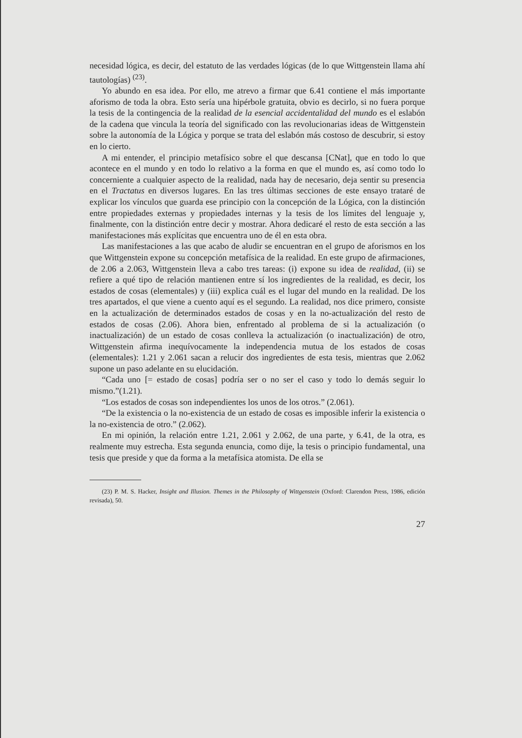necesidad lógica, es decir, del estatuto de las verdades lógicas (de lo que Wittgenstein llama ahí tautologías) <sup>(23)</sup>.
Yo abundo en esa idea. Por ello, me atrevo a firmar que 6.41 contiene el más importante aforismo de toda la obra. Esto sería una hipérbole gratuita, obvio es decirlo, si no fuera porque la tesis de la contingencia de la realidad de la esencial accidentalidad del mundo es el eslabón de la cadena que vincula la teoría del significado con las revolucionarias ideas de Wittgenstein sobre la autonomía de la Lógica y porque se trata del eslabón más costoso de descubrir, si estoy en lo cierto.
A mi entender, el principio metafísico sobre el que descansa [CNat], que en todo lo que acontece en el mundo y en todo lo relativo a la forma en que el mundo es, así como todo lo concerniente a cualquier aspecto de la realidad, nada hay de necesario, deja sentir su presencia en el Tractatus en diversos lugares. En las tres últimas secciones de este ensayo trataré de explicar los vínculos que guarda ese principio con la concepción de la Lógica, con la distinción entre propiedades externas y propiedades internas y la tesis de los límites del lenguaje y, finalmente, con la distinción entre decir y mostrar. Ahora dedicaré el resto de esta sección a las manifestaciones más explícitas que encuentra uno de él en esta obra.
Las manifestaciones a las que acabo de aludir se encuentran en el grupo de aforismos en los que Wittgenstein expone su concepción metafísica de la realidad. En este grupo de afirmaciones, de 2.06 a 2.063, Wittgenstein lleva a cabo tres tareas: (i) expone su idea de realidad, (ii) se refiere a qué tipo de relación mantienen entre sí los ingredientes de la realidad, es decir, los estados de cosas (elementales) y (iii) explica cuál es el lugar del mundo en la realidad. De los tres apartados, el que viene a cuento aquí es el segundo. La realidad, nos dice primero, consiste en la actualización de determinados estados de cosas y en la no-actualización del resto de estados de cosas (2.06). Ahora bien, enfrentado al problema de si la actualización (o inactualización) de un estado de cosas conlleva la actualización (o inactualización) de otro, Wittgenstein afirma inequívocamente la independencia mutua de los estados de cosas (elementales): 1.21 y 2.061 sacan a relucir dos ingredientes de esta tesis, mientras que 2.062 supone un paso adelante en su elucidación.
“Cada uno [= estado de cosas] podría ser o no ser el caso y todo lo demás seguir lo mismo.”(1.21).
“Los estados de cosas son independientes los unos de los otros.” (2.061).
“De la existencia o la no-existencia de un estado de cosas es imposible inferir la existencia o la no-existencia de otro.” (2.062).
En mi opinión, la relación entre 1.21, 2.061 y 2.062, de una parte, y 6.41, de la otra, es realmente muy estrecha. Esta segunda enuncia, como dije, la tesis o principio fundamental, una tesis que preside y que da forma a la metafísica atomista. De ella se
(23) P. M. S. Hacker, Insight and Illusion. Themes in the Philosophy of Wittgenstein (Oxford: Clarendon Press, 1986, edición revisada), 50.
27